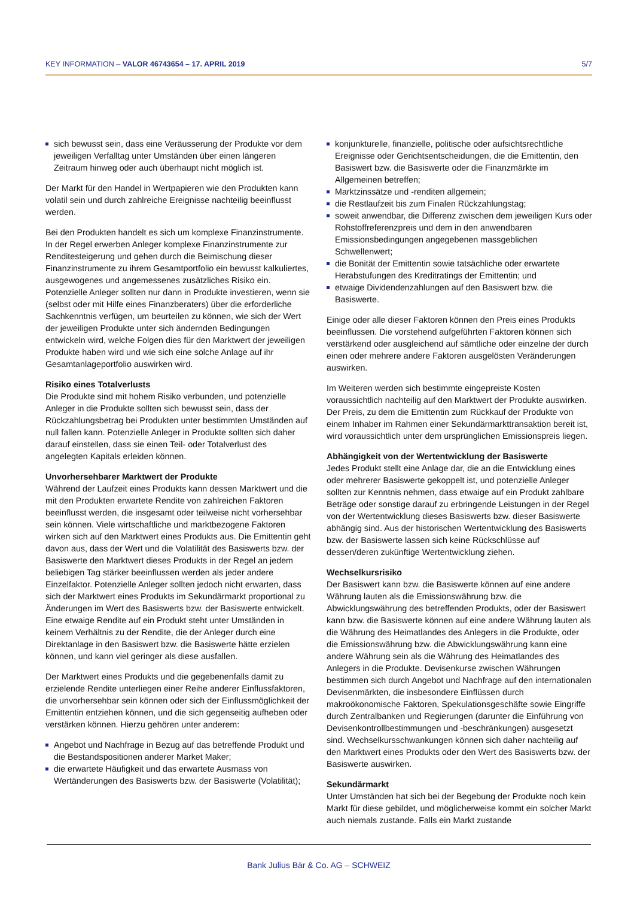KEY INFORMATION – VALOR 46743654 – 17. APRIL 2019 5/7
sich bewusst sein, dass eine Veräusserung der Produkte vor dem jeweiligen Verfalltag unter Umständen über einen längeren Zeitraum hinweg oder auch überhaupt nicht möglich ist.
Der Markt für den Handel in Wertpapieren wie den Produkten kann volatil sein und durch zahlreiche Ereignisse nachteilig beeinflusst werden.
Bei den Produkten handelt es sich um komplexe Finanzinstrumente. In der Regel erwerben Anleger komplexe Finanzinstrumente zur Renditesteigerung und gehen durch die Beimischung dieser Finanzinstrumente zu ihrem Gesamtportfolio ein bewusst kalkuliertes, ausgewogenes und angemessenes zusätzliches Risiko ein. Potenzielle Anleger sollten nur dann in Produkte investieren, wenn sie (selbst oder mit Hilfe eines Finanzberaters) über die erforderliche Sachkenntnis verfügen, um beurteilen zu können, wie sich der Wert der jeweiligen Produkte unter sich ändernden Bedingungen entwickeln wird, welche Folgen dies für den Marktwert der jeweiligen Produkte haben wird und wie sich eine solche Anlage auf ihr Gesamtanlageportfolio auswirken wird.
Risiko eines Totalverlusts
Die Produkte sind mit hohem Risiko verbunden, und potenzielle Anleger in die Produkte sollten sich bewusst sein, dass der Rückzahlungsbetrag bei Produkten unter bestimmten Umständen auf null fallen kann. Potenzielle Anleger in Produkte sollten sich daher darauf einstellen, dass sie einen Teil- oder Totalverlust des angelegten Kapitals erleiden können.
Unvorhersehbarer Marktwert der Produkte
Während der Laufzeit eines Produkts kann dessen Marktwert und die mit den Produkten erwartete Rendite von zahlreichen Faktoren beeinflusst werden, die insgesamt oder teilweise nicht vorhersehbar sein können. Viele wirtschaftliche und marktbezogene Faktoren wirken sich auf den Marktwert eines Produkts aus. Die Emittentin geht davon aus, dass der Wert und die Volatilität des Basiswerts bzw. der Basiswerte den Marktwert dieses Produkts in der Regel an jedem beliebigen Tag stärker beeinflussen werden als jeder andere Einzelfaktor. Potenzielle Anleger sollten jedoch nicht erwarten, dass sich der Marktwert eines Produkts im Sekundärmarkt proportional zu Änderungen im Wert des Basiswerts bzw. der Basiswerte entwickelt. Eine etwaige Rendite auf ein Produkt steht unter Umständen in keinem Verhältnis zu der Rendite, die der Anleger durch eine Direktanlage in den Basiswert bzw. die Basiswerte hätte erzielen können, und kann viel geringer als diese ausfallen.
Der Marktwert eines Produkts und die gegebenenfalls damit zu erzielende Rendite unterliegen einer Reihe anderer Einflussfaktoren, die unvorhersehbar sein können oder sich der Einflussmöglichkeit der Emittentin entziehen können, und die sich gegenseitig aufheben oder verstärken können. Hierzu gehören unter anderem:
Angebot und Nachfrage in Bezug auf das betreffende Produkt und die Bestandspositionen anderer Market Maker;
die erwartete Häufigkeit und das erwartete Ausmass von Wertänderungen des Basiswerts bzw. der Basiswerte (Volatilität);
konjunkturelle, finanzielle, politische oder aufsichtsrechtliche Ereignisse oder Gerichtsentscheidungen, die die Emittentin, den Basiswert bzw. die Basiswerte oder die Finanzmärkte im Allgemeinen betreffen;
Marktzinssätze und -renditen allgemein;
die Restlaufzeit bis zum Finalen Rückzahlungstag;
soweit anwendbar, die Differenz zwischen dem jeweiligen Kurs oder Rohstoffreferenzpreis und dem in den anwendbaren Emissionsbedingungen angegebenen massgeblichen Schwellenwert;
die Bonität der Emittentin sowie tatsächliche oder erwartete Herabstufungen des Kreditratings der Emittentin; und
etwaige Dividendenzahlungen auf den Basiswert bzw. die Basiswerte.
Einige oder alle dieser Faktoren können den Preis eines Produkts beeinflussen. Die vorstehend aufgeführten Faktoren können sich verstärkend oder ausgleichend auf sämtliche oder einzelne der durch einen oder mehrere andere Faktoren ausgelösten Veränderungen auswirken.
Im Weiteren werden sich bestimmte eingepreiste Kosten voraussichtlich nachteilig auf den Marktwert der Produkte auswirken. Der Preis, zu dem die Emittentin zum Rückkauf der Produkte von einem Inhaber im Rahmen einer Sekundärmarkttransaktion bereit ist, wird voraussichtlich unter dem ursprünglichen Emissionspreis liegen.
Abhängigkeit von der Wertentwicklung der Basiswerte
Jedes Produkt stellt eine Anlage dar, die an die Entwicklung eines oder mehrerer Basiswerte gekoppelt ist, und potenzielle Anleger sollten zur Kenntnis nehmen, dass etwaige auf ein Produkt zahlbare Beträge oder sonstige darauf zu erbringende Leistungen in der Regel von der Wertentwicklung dieses Basiswerts bzw. dieser Basiswerte abhängig sind. Aus der historischen Wertentwicklung des Basiswerts bzw. der Basiswerte lassen sich keine Rückschlüsse auf dessen/deren zukünftige Wertentwicklung ziehen.
Wechselkursrisiko
Der Basiswert kann bzw. die Basiswerte können auf eine andere Währung lauten als die Emissionswährung bzw. die Abwicklungswährung des betreffenden Produkts, oder der Basiswert kann bzw. die Basiswerte können auf eine andere Währung lauten als die Währung des Heimatlandes des Anlegers in die Produkte, oder die Emissionswährung bzw. die Abwicklungswährung kann eine andere Währung sein als die Währung des Heimatlandes des Anlegers in die Produkte. Devisenkurse zwischen Währungen bestimmen sich durch Angebot und Nachfrage auf den internationalen Devisenmärkten, die insbesondere Einflüssen durch makroökonomische Faktoren, Spekulationsgeschäfte sowie Eingriffe durch Zentralbanken und Regierungen (darunter die Einführung von Devisenkontrollbestimmungen und -beschränkungen) ausgesetzt sind. Wechselkursschwankungen können sich daher nachteilig auf den Marktwert eines Produkts oder den Wert des Basiswerts bzw. der Basiswerte auswirken.
Sekundärmarkt
Unter Umständen hat sich bei der Begebung der Produkte noch kein Markt für diese gebildet, und möglicherweise kommt ein solcher Markt auch niemals zustande. Falls ein Markt zustande
Bank Julius Bär & Co. AG – SCHWEIZ